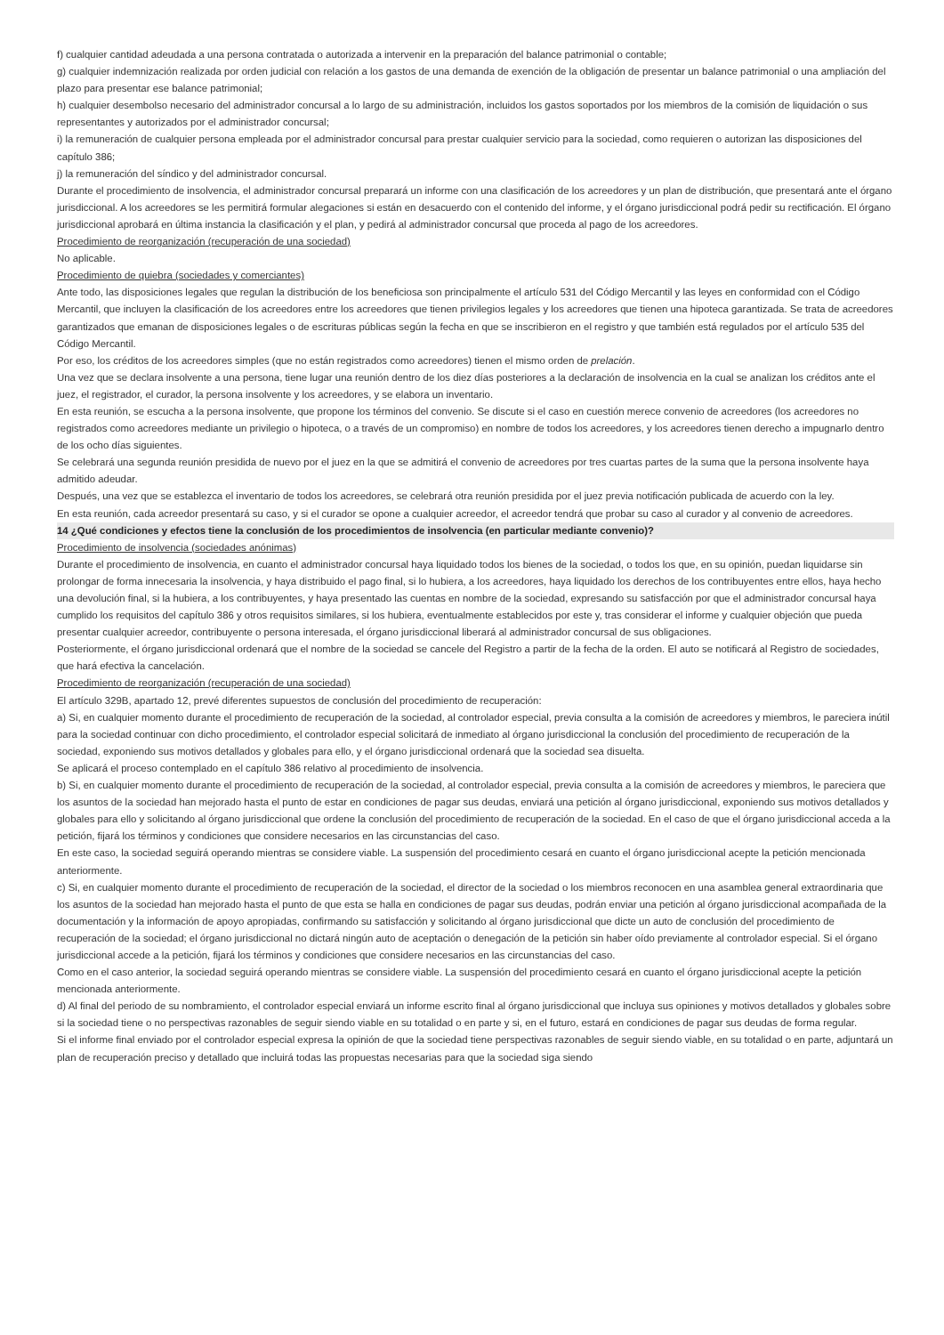f) cualquier cantidad adeudada a una persona contratada o autorizada a intervenir en la preparación del balance patrimonial o contable;
g) cualquier indemnización realizada por orden judicial con relación a los gastos de una demanda de exención de la obligación de presentar un balance patrimonial o una ampliación del plazo para presentar ese balance patrimonial;
h) cualquier desembolso necesario del administrador concursal a lo largo de su administración, incluidos los gastos soportados por los miembros de la comisión de liquidación o sus representantes y autorizados por el administrador concursal;
i) la remuneración de cualquier persona empleada por el administrador concursal para prestar cualquier servicio para la sociedad, como requieren o autorizan las disposiciones del capítulo 386;
j) la remuneración del síndico y del administrador concursal.
Durante el procedimiento de insolvencia, el administrador concursal preparará un informe con una clasificación de los acreedores y un plan de distribución, que presentará ante el órgano jurisdiccional. A los acreedores se les permitirá formular alegaciones si están en desacuerdo con el contenido del informe, y el órgano jurisdiccional podrá pedir su rectificación. El órgano jurisdiccional aprobará en última instancia la clasificación y el plan, y pedirá al administrador concursal que proceda al pago de los acreedores.
Procedimiento de reorganización (recuperación de una sociedad)
No aplicable.
Procedimiento de quiebra (sociedades y comerciantes)
Ante todo, las disposiciones legales que regulan la distribución de los beneficiosa son principalmente el artículo 531 del Código Mercantil y las leyes en conformidad con el Código Mercantil, que incluyen la clasificación de los acreedores entre los acreedores que tienen privilegios legales y los acreedores que tienen una hipoteca garantizada. Se trata de acreedores garantizados que emanan de disposiciones legales o de escrituras públicas según la fecha en que se inscribieron en el registro y que también está regulados por el artículo 535 del Código Mercantil.
Por eso, los créditos de los acreedores simples (que no están registrados como acreedores) tienen el mismo orden de prelación.
Una vez que se declara insolvente a una persona, tiene lugar una reunión dentro de los diez días posteriores a la declaración de insolvencia en la cual se analizan los créditos ante el juez, el registrador, el curador, la persona insolvente y los acreedores, y se elabora un inventario.
En esta reunión, se escucha a la persona insolvente, que propone los términos del convenio. Se discute si el caso en cuestión merece convenio de acreedores (los acreedores no registrados como acreedores mediante un privilegio o hipoteca, o a través de un compromiso) en nombre de todos los acreedores, y los acreedores tienen derecho a impugnarlo dentro de los ocho días siguientes.
Se celebrará una segunda reunión presidida de nuevo por el juez en la que se admitirá el convenio de acreedores por tres cuartas partes de la suma que la persona insolvente haya admitido adeudar.
Después, una vez que se establezca el inventario de todos los acreedores, se celebrará otra reunión presidida por el juez previa notificación publicada de acuerdo con la ley.
En esta reunión, cada acreedor presentará su caso, y si el curador se opone a cualquier acreedor, el acreedor tendrá que probar su caso al curador y al convenio de acreedores.
14 ¿Qué condiciones y efectos tiene la conclusión de los procedimientos de insolvencia (en particular mediante convenio)?
Procedimiento de insolvencia (sociedades anónimas)
Durante el procedimiento de insolvencia, en cuanto el administrador concursal haya liquidado todos los bienes de la sociedad, o todos los que, en su opinión, puedan liquidarse sin prolongar de forma innecesaria la insolvencia, y haya distribuido el pago final, si lo hubiera, a los acreedores, haya liquidado los derechos de los contribuyentes entre ellos, haya hecho una devolución final, si la hubiera, a los contribuyentes, y haya presentado las cuentas en nombre de la sociedad, expresando su satisfacción por que el administrador concursal haya cumplido los requisitos del capítulo 386 y otros requisitos similares, si los hubiera, eventualmente establecidos por este y, tras considerar el informe y cualquier objeción que pueda presentar cualquier acreedor, contribuyente o persona interesada, el órgano jurisdiccional liberará al administrador concursal de sus obligaciones.
Posteriormente, el órgano jurisdiccional ordenará que el nombre de la sociedad se cancele del Registro a partir de la fecha de la orden. El auto se notificará al Registro de sociedades, que hará efectiva la cancelación.
Procedimiento de reorganización (recuperación de una sociedad)
El artículo 329B, apartado 12, prevé diferentes supuestos de conclusión del procedimiento de recuperación:
a) Si, en cualquier momento durante el procedimiento de recuperación de la sociedad, al controlador especial, previa consulta a la comisión de acreedores y miembros, le pareciera inútil para la sociedad continuar con dicho procedimiento, el controlador especial solicitará de inmediato al órgano jurisdiccional la conclusión del procedimiento de recuperación de la sociedad, exponiendo sus motivos detallados y globales para ello, y el órgano jurisdiccional ordenará que la sociedad sea disuelta.
Se aplicará el proceso contemplado en el capítulo 386 relativo al procedimiento de insolvencia.
b) Si, en cualquier momento durante el procedimiento de recuperación de la sociedad, al controlador especial, previa consulta a la comisión de acreedores y miembros, le pareciera que los asuntos de la sociedad han mejorado hasta el punto de estar en condiciones de pagar sus deudas, enviará una petición al órgano jurisdiccional, exponiendo sus motivos detallados y globales para ello y solicitando al órgano jurisdiccional que ordene la conclusión del procedimiento de recuperación de la sociedad. En el caso de que el órgano jurisdiccional acceda a la petición, fijará los términos y condiciones que considere necesarios en las circunstancias del caso.
En este caso, la sociedad seguirá operando mientras se considere viable. La suspensión del procedimiento cesará en cuanto el órgano jurisdiccional acepte la petición mencionada anteriormente.
c) Si, en cualquier momento durante el procedimiento de recuperación de la sociedad, el director de la sociedad o los miembros reconocen en una asamblea general extraordinaria que los asuntos de la sociedad han mejorado hasta el punto de que esta se halla en condiciones de pagar sus deudas, podrán enviar una petición al órgano jurisdiccional acompañada de la documentación y la información de apoyo apropiadas, confirmando su satisfacción y solicitando al órgano jurisdiccional que dicte un auto de conclusión del procedimiento de recuperación de la sociedad; el órgano jurisdiccional no dictará ningún auto de aceptación o denegación de la petición sin haber oído previamente al controlador especial. Si el órgano jurisdiccional accede a la petición, fijará los términos y condiciones que considere necesarios en las circunstancias del caso.
Como en el caso anterior, la sociedad seguirá operando mientras se considere viable. La suspensión del procedimiento cesará en cuanto el órgano jurisdiccional acepte la petición mencionada anteriormente.
d) Al final del periodo de su nombramiento, el controlador especial enviará un informe escrito final al órgano jurisdiccional que incluya sus opiniones y motivos detallados y globales sobre si la sociedad tiene o no perspectivas razonables de seguir siendo viable en su totalidad o en parte y si, en el futuro, estará en condiciones de pagar sus deudas de forma regular.
Si el informe final enviado por el controlador especial expresa la opinión de que la sociedad tiene perspectivas razonables de seguir siendo viable, en su totalidad o en parte, adjuntará un plan de recuperación preciso y detallado que incluirá todas las propuestas necesarias para que la sociedad siga siendo